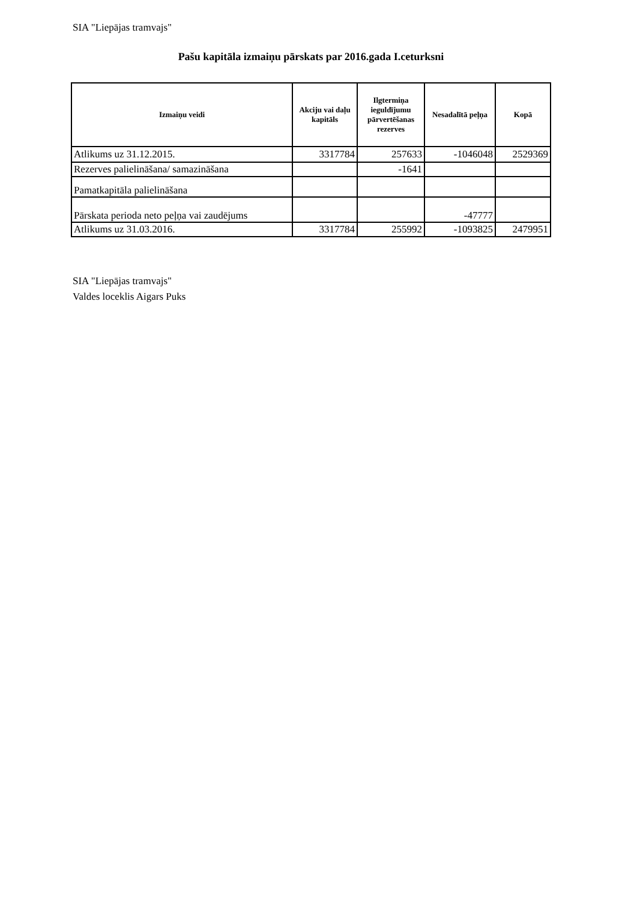SIA "Liepājas tramvajs"
Pašu kapitāla izmaiņu pārskats par 2016.gada I.ceturksni
| Izmaiņu veidi | Akciju vai daļu kapitāls | Ilgtermiņa ieguldījumu pārvertēšanas rezerves | Nesadalītā peļņa | Kopā |
| --- | --- | --- | --- | --- |
| Atlikums uz 31.12.2015. | 3317784 | 257633 | -1046048 | 2529369 |
| Rezerves palielināšana/ samazināšana | | -1641 | | |
| Pamatkapitāla palielināšana | | | | |
| Pārskata perioda neto peļņa vai zaudējums | | | -47777 | |
| Atlikums uz 31.03.2016. | 3317784 | 255992 | -1093825 | 2479951 |
SIA "Liepājas tramvajs"
Valdes loceklis Aigars Puks